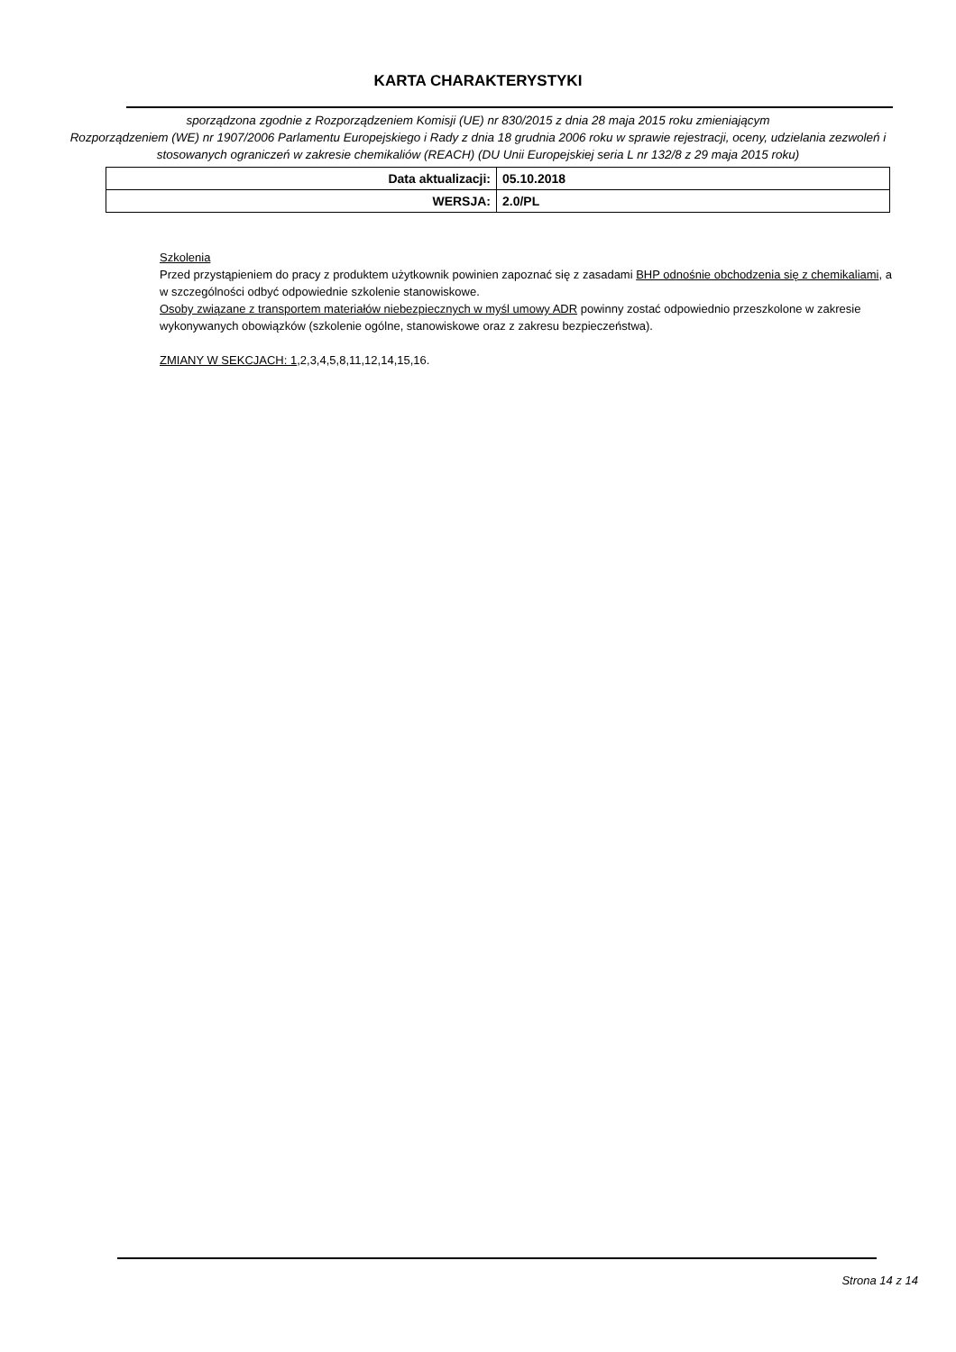KARTA CHARAKTERYSTYKI
sporządzona zgodnie z Rozporządzeniem Komisji (UE) nr 830/2015 z dnia 28 maja 2015 roku zmieniającym
Rozporządzeniem (WE) nr 1907/2006 Parlamentu Europejskiego i Rady z dnia 18 grudnia 2006 roku w sprawie rejestracji, oceny, udzielania zezwoleń i stosowanych ograniczeń w zakresie chemikaliów (REACH) (DU Unii Europejskiej seria L nr 132/8 z 29 maja 2015 roku)
| Data aktualizacji: | 05.10.2018 |
| WERSJA: | 2.0/PL |
Szkolenia
Przed przystąpieniem do pracy z produktem użytkownik powinien zapoznać się z zasadami BHP odnośnie obchodzenia się z chemikaliami, a w szczególności odbyć odpowiednie szkolenie stanowiskowe.
Osoby związane z transportem materiałów niebezpiecznych w myśl umowy ADR powinny zostać odpowiednio przeszkolone w zakresie wykonywanych obowiązków (szkolenie ogólne, stanowiskowe oraz z zakresu bezpieczeństwa).
ZMIANY W SEKCJACH: 1,2,3,4,5,8,11,12,14,15,16.
Strona 14 z 14